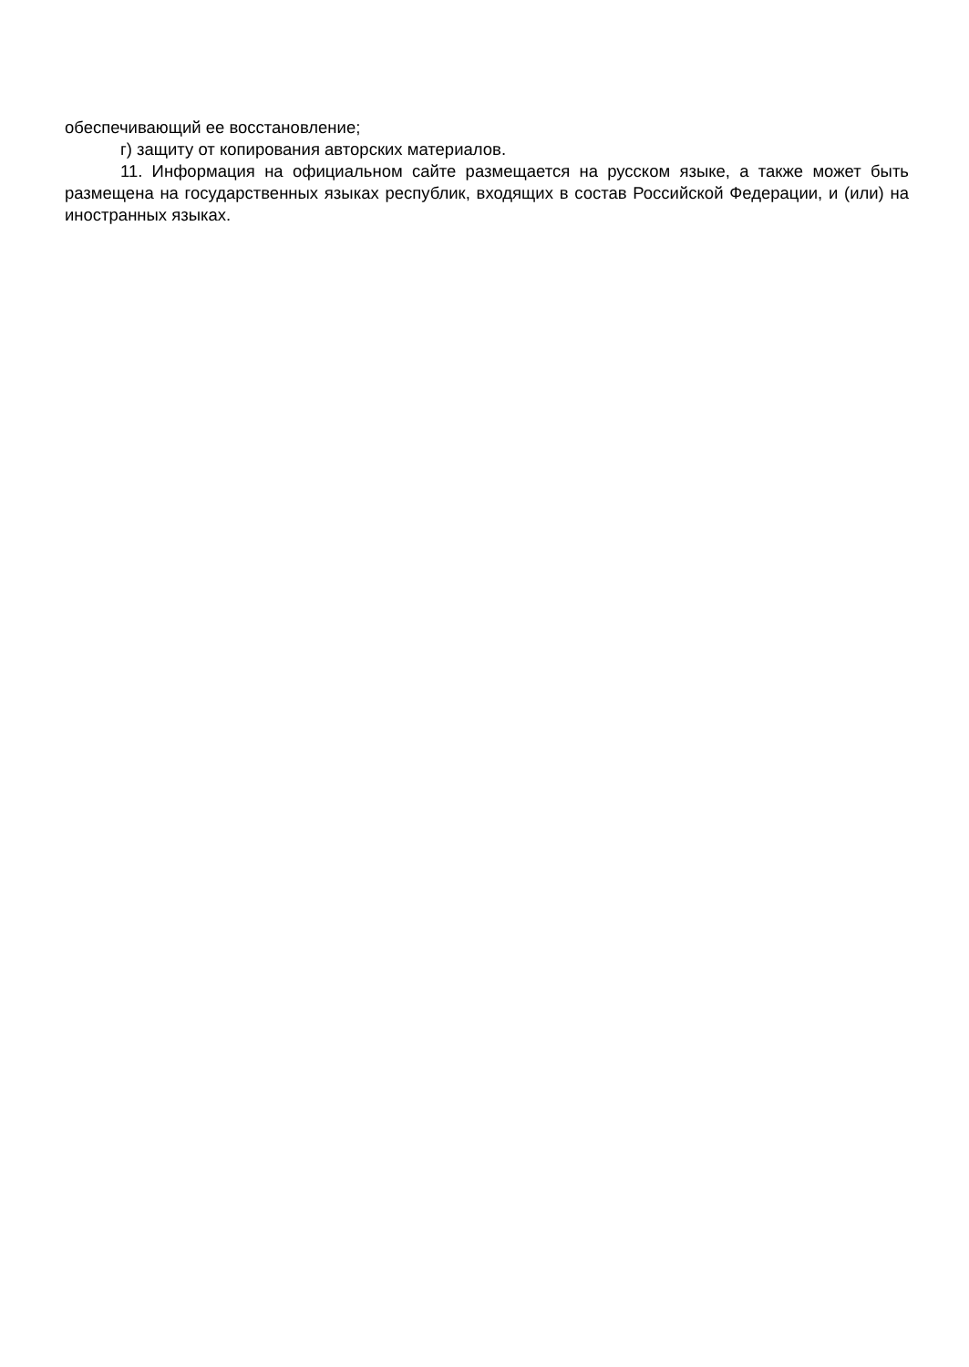обеспечивающий ее восстановление;
г) защиту от копирования авторских материалов.
11. Информация на официальном сайте размещается на русском языке, а также может быть размещена на государственных языках республик, входящих в состав Российской Федерации, и (или) на иностранных языках.